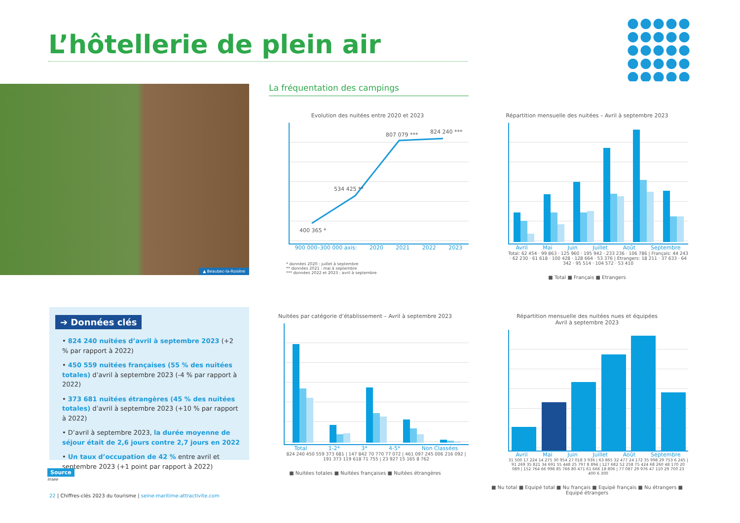L’hôtellerie de plein air
▲ Beaubec-la-Rosière La fréquentation des campings
Evolution des nuitées entre 2020 et 2023
400 365 *
534 425 **
807 079 *** 824 240 ***
900 000–300 000 axis: 2020 2021 2022 2023
* données 2020 : juillet à septembre
** données 2021 : mai à septembre
*** données 2022 et 2023 : avril à septembre
Répartition mensuelle des nuitées – Avril à septembre 2023
Avril Mai Juin Juillet Août Septembre
Total: 62 454 · 99 863 · 125 960 · 195 942 · 233 236 · 106 786 | Français: 44 243 · 62 230 · 61 618 · 100 428 · 128 664 · 53 376 | Etrangers: 18 211 · 37 633 · 64 342 · 95 514 · 104 572 · 53 410
■ Total ■ Français ■ Etrangers
➔ Données clés
• 824 240 nuitées d’avril à septembre 2023 (+2 % par rapport à 2022)
• 450 559 nuitées françaises (55 % des nuitées totales) d’avril à septembre 2023 (-4 % par rapport à 2022)
• 373 681 nuitées étrangères (45 % des nuitées totales) d’avril à septembre 2023 (+10 % par rapport à 2022)
• D’avril à septembre 2023, la durée moyenne de séjour était de 2,6 jours contre 2,7 jours en 2022
• Un taux d’occupation de 42 % entre avril et septembre 2023 (+1 point par rapport à 2022)
Nuitées par catégorie d’établissement – Avril à septembre 2023
Total 1-2* 3* 4-5* Non Classées
824 240 450 559 373 681 | 147 842 70 770 77 072 | 461 097 245 006 216 092 | 191 373 119 618 71 755 | 23 927 15 165 8 762
■ Nuitées totales ■ Nuitées françaises ■ Nuitées étrangères
Répartition mensuelle des nuitées nues et équipées
Avril à septembre 2023
Avril Mai Juin Juillet Août Septembre
31 500 17 224 14 275 30 954 27 018 3 936 | 63 865 32 477 24 172 35 998 29 753 6 245 | 91 269 35 821 34 691 55 448 25 797 8 894 | 127 682 52 258 75 424 68 260 48 170 20 089 | 152 764 66 998 85 766 80 471 61 666 18 806 | 77 087 29 976 47 110 29 700 23 400 6 300
■ Nu total ■ Equipé total ■ Nu français ■ Equipé français ■ Nu étrangers ■ Equipé étrangers
Source
Insee
22 | Chiffres-clés 2023 du tourisme | seine-maritime-attractivite.com